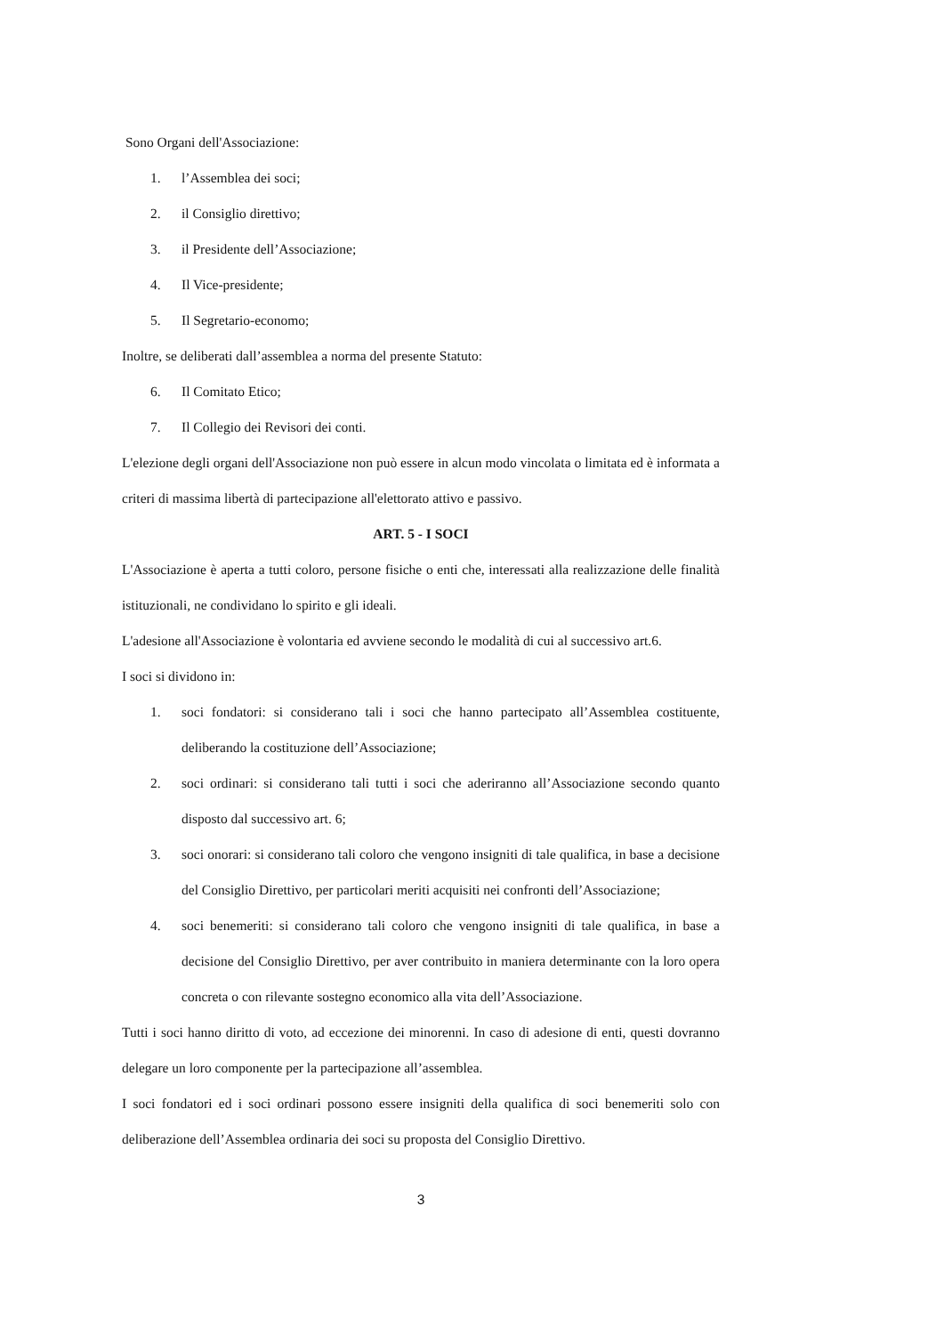Sono Organi dell'Associazione:
1. l’Assemblea dei soci;
2. il Consiglio direttivo;
3. il Presidente dell’Associazione;
4. Il Vice-presidente;
5. Il Segretario-economo;
Inoltre, se deliberati dall’assemblea a norma del presente Statuto:
6. Il Comitato Etico;
7. Il Collegio dei Revisori dei conti.
L'elezione degli organi dell'Associazione non può essere in alcun modo vincolata o limitata ed è informata a criteri di massima libertà di partecipazione all'elettorato attivo e passivo.
ART. 5 - I SOCI
L'Associazione è aperta a tutti coloro, persone fisiche o enti che, interessati alla realizzazione delle finalità istituzionali, ne condividano lo spirito e gli ideali.
L'adesione all'Associazione è volontaria ed avviene secondo le modalità di cui al successivo art.6.
I soci si dividono in:
1. soci fondatori: si considerano tali i soci che hanno partecipato all’Assemblea costituente, deliberando la costituzione dell’Associazione;
2. soci ordinari: si considerano tali tutti i soci che aderiranno all’Associazione secondo quanto disposto dal successivo art. 6;
3. soci onorari: si considerano tali coloro che vengono insigniti di tale qualifica, in base a decisione del Consiglio Direttivo, per particolari meriti acquisiti nei confronti dell’Associazione;
4. soci benemeriti: si considerano tali coloro che vengono insigniti di tale qualifica, in base a decisione del Consiglio Direttivo, per aver contribuito in maniera determinante con la loro opera concreta o con rilevante sostegno economico alla vita dell’Associazione.
Tutti i soci hanno diritto di voto, ad eccezione dei minorenni. In caso di adesione di enti, questi dovranno delegare un loro componente per la partecipazione all’assemblea.
I soci fondatori ed i soci ordinari possono essere insigniti della qualifica di soci benemeriti solo con deliberazione dell’Assemblea ordinaria dei soci su proposta del Consiglio Direttivo.
3